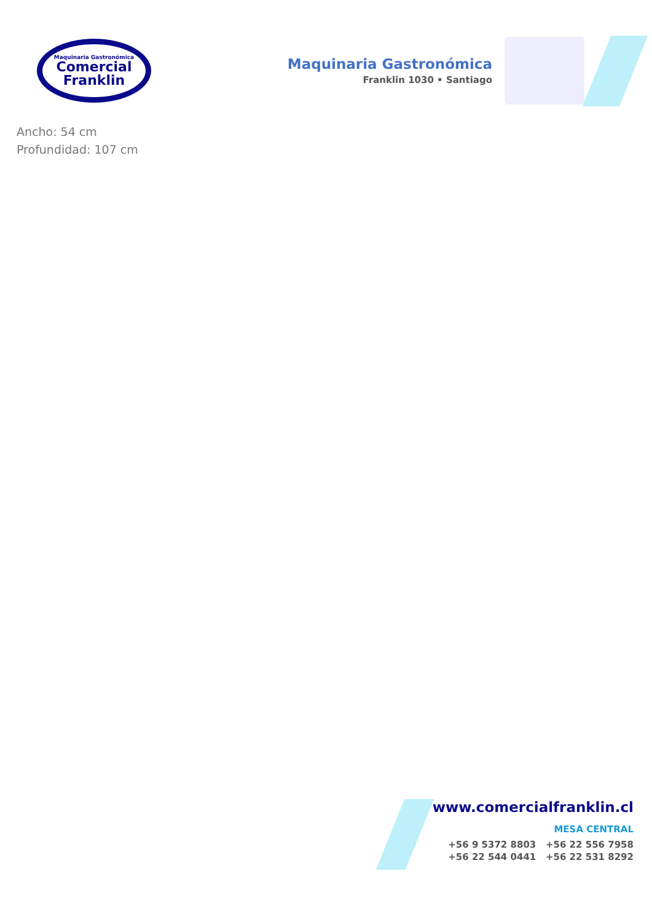Maquinaria Gastronómica
Comercial
Franklin
Maquinaria Gastronómica
Franklin 1030 • Santiago
Ancho: 54 cm
Profundidad: 107 cm
www.comercialfranklin.cl
MESA CENTRAL
+56 9 5372 8803 +56 22 556 7958
+56 22 544 0441 +56 22 531 8292